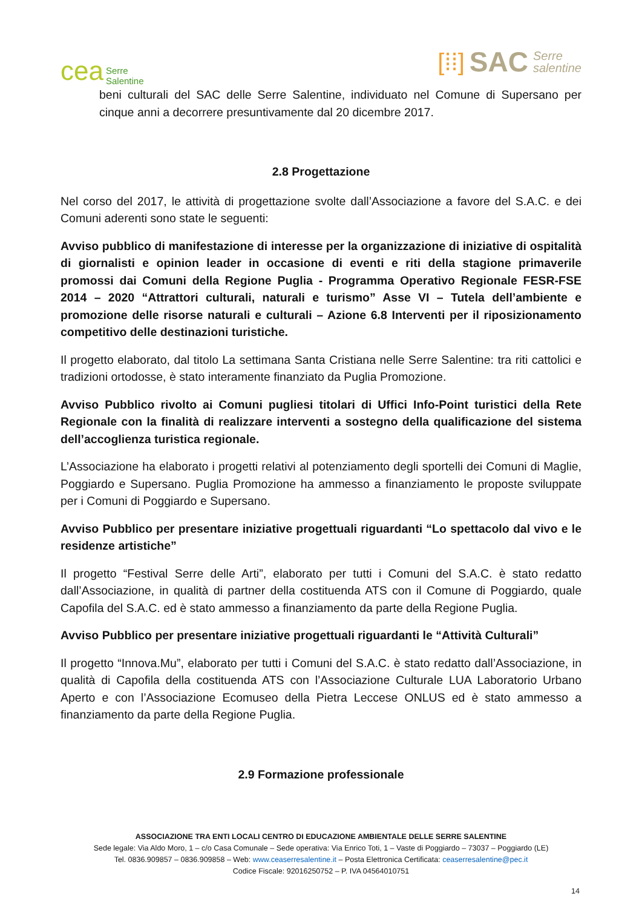cea Serre
Salentine
[⁞⁞] SAC Serre
salentine
beni culturali del SAC delle Serre Salentine, individuato nel Comune di Supersano per cinque anni a decorrere presuntivamente dal 20 dicembre 2017.
2.8 Progettazione
Nel corso del 2017, le attività di progettazione svolte dall’Associazione a favore del S.A.C. e dei Comuni aderenti sono state le seguenti:
Avviso pubblico di manifestazione di interesse per la organizzazione di iniziative di ospitalità di giornalisti e opinion leader in occasione di eventi e riti della stagione primaverile promossi dai Comuni della Regione Puglia - Programma Operativo Regionale FESR-FSE 2014 – 2020 “Attrattori culturali, naturali e turismo” Asse VI – Tutela dell’ambiente e promozione delle risorse naturali e culturali – Azione 6.8 Interventi per il riposizionamento competitivo delle destinazioni turistiche.
Il progetto elaborato, dal titolo La settimana Santa Cristiana nelle Serre Salentine: tra riti cattolici e tradizioni ortodosse, è stato interamente finanziato da Puglia Promozione.
Avviso Pubblico rivolto ai Comuni pugliesi titolari di Uffici Info-Point turistici della Rete Regionale con la finalità di realizzare interventi a sostegno della qualificazione del sistema dell’accoglienza turistica regionale.
L’Associazione ha elaborato i progetti relativi al potenziamento degli sportelli dei Comuni di Maglie, Poggiardo e Supersano. Puglia Promozione ha ammesso a finanziamento le proposte sviluppate per i Comuni di Poggiardo e Supersano.
Avviso Pubblico per presentare iniziative progettuali riguardanti “Lo spettacolo dal vivo e le residenze artistiche”
Il progetto “Festival Serre delle Arti”, elaborato per tutti i Comuni del S.A.C. è stato redatto dall’Associazione, in qualità di partner della costituenda ATS con il Comune di Poggiardo, quale Capofila del S.A.C. ed è stato ammesso a finanziamento da parte della Regione Puglia.
Avviso Pubblico per presentare iniziative progettuali riguardanti le “Attività Culturali”
Il progetto “Innova.Mu”, elaborato per tutti i Comuni del S.A.C. è stato redatto dall’Associazione, in qualità di Capofila della costituenda ATS con l’Associazione Culturale LUA Laboratorio Urbano Aperto e con l’Associazione Ecomuseo della Pietra Leccese ONLUS ed è stato ammesso a finanziamento da parte della Regione Puglia.
2.9 Formazione professionale
ASSOCIAZIONE TRA ENTI LOCALI CENTRO DI EDUCAZIONE AMBIENTALE DELLE SERRE SALENTINE
Sede legale: Via Aldo Moro, 1 – c/o Casa Comunale – Sede operativa: Via Enrico Toti, 1 – Vaste di Poggiardo – 73037 – Poggiardo (LE)
Tel. 0836.909857 – 0836.909858 – Web: www.ceaserresalentine.it – Posta Elettronica Certificata: ceaserresalentine@pec.it
Codice Fiscale: 92016250752 – P. IVA 04564010751
14